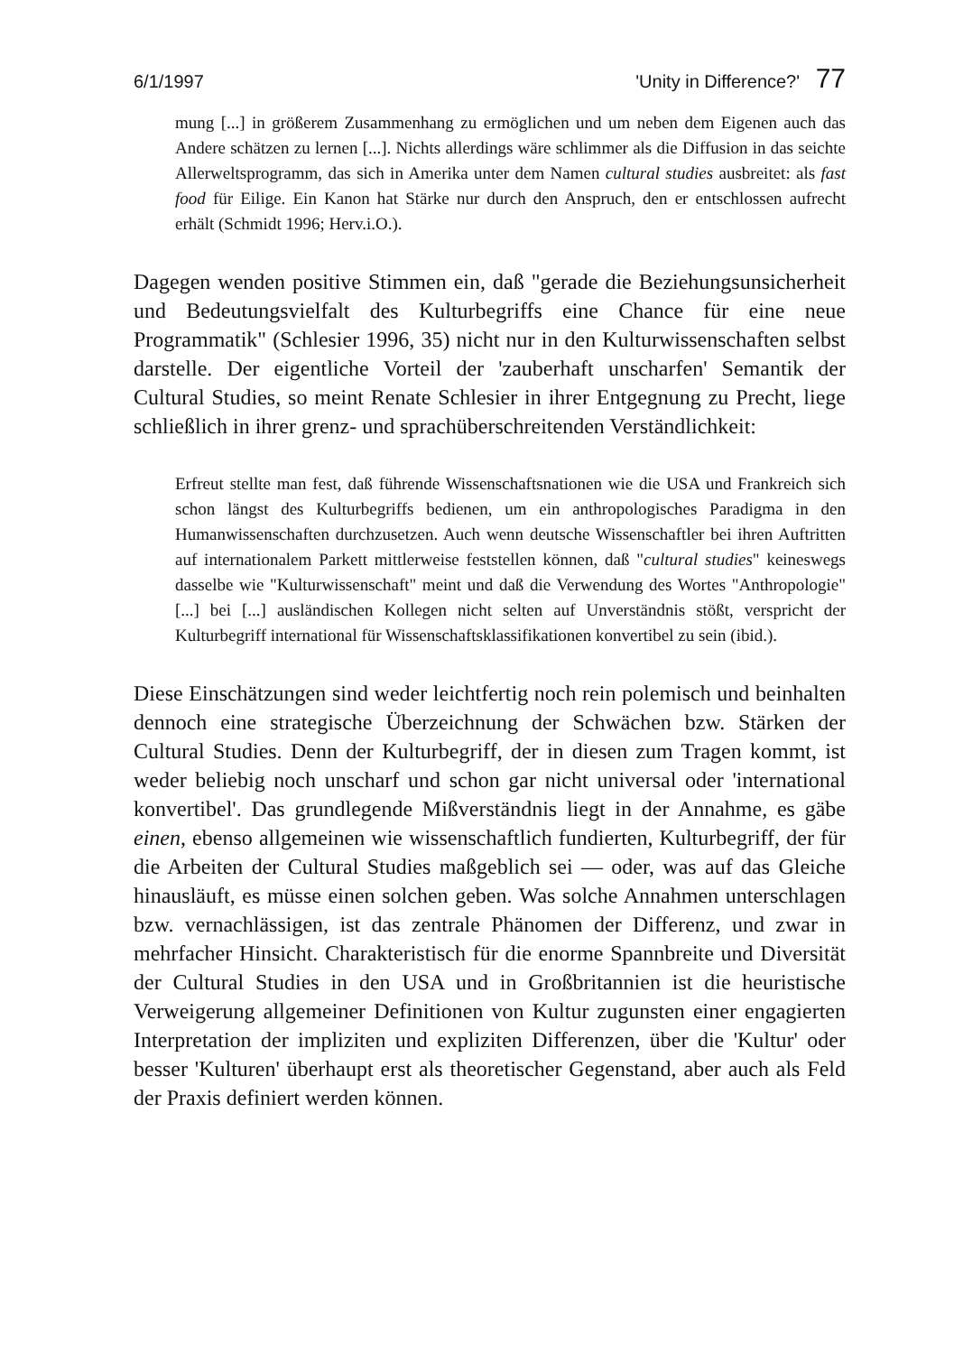6/1/1997 'Unity in Difference?' 77
mung [...] in größerem Zusammenhang zu ermöglichen und um neben dem Eigenen auch das Andere schätzen zu lernen [...]. Nichts allerdings wäre schlimmer als die Diffusion in das seichte Allerweltsprogramm, das sich in Amerika unter dem Namen cultural studies ausbreitet: als fast food für Eilige. Ein Kanon hat Stärke nur durch den Anspruch, den er entschlossen aufrecht erhält (Schmidt 1996; Herv.i.O.).
Dagegen wenden positive Stimmen ein, daß "gerade die Beziehungsunsicherheit und Bedeutungsvielfalt des Kulturbegriffs eine Chance für eine neue Programmatik" (Schlesier 1996, 35) nicht nur in den Kulturwissenschaften selbst darstelle. Der eigentliche Vorteil der 'zauberhaft unscharfen' Semantik der Cultural Studies, so meint Renate Schlesier in ihrer Entgegnung zu Precht, liege schließlich in ihrer grenz- und sprachüberschreitenden Verständlichkeit:
Erfreut stellte man fest, daß führende Wissenschaftsnationen wie die USA und Frankreich sich schon längst des Kulturbegriffs bedienen, um ein anthropologisches Paradigma in den Humanwissenschaften durchzusetzen. Auch wenn deutsche Wissenschaftler bei ihren Auftritten auf internationalem Parkett mittlerweise feststellen können, daß "cultural studies" keineswegs dasselbe wie "Kulturwissenschaft" meint und daß die Verwendung des Wortes "Anthropologie" [...] bei [...] ausländischen Kollegen nicht selten auf Unverständnis stößt, verspricht der Kulturbegriff international für Wissenschaftsklassifikationen konvertibel zu sein (ibid.).
Diese Einschätzungen sind weder leichtfertig noch rein polemisch und beinhalten dennoch eine strategische Überzeichnung der Schwächen bzw. Stärken der Cultural Studies. Denn der Kulturbegriff, der in diesen zum Tragen kommt, ist weder beliebig noch unscharf und schon gar nicht universal oder 'international konvertibel'. Das grundlegende Mißverständnis liegt in der Annahme, es gäbe einen, ebenso allgemeinen wie wissenschaftlich fundierten, Kulturbegriff, der für die Arbeiten der Cultural Studies maßgeblich sei — oder, was auf das Gleiche hinausläuft, es müsse einen solchen geben. Was solche Annahmen unterschlagen bzw. vernachlässigen, ist das zentrale Phänomen der Differenz, und zwar in mehrfacher Hinsicht. Charakteristisch für die enorme Spannbreite und Diversität der Cultural Studies in den USA und in Großbritannien ist die heuristische Verweigerung allgemeiner Definitionen von Kultur zugunsten einer engagierten Interpretation der impliziten und expliziten Differenzen, über die 'Kultur' oder besser 'Kulturen' überhaupt erst als theoretischer Gegenstand, aber auch als Feld der Praxis definiert werden können.